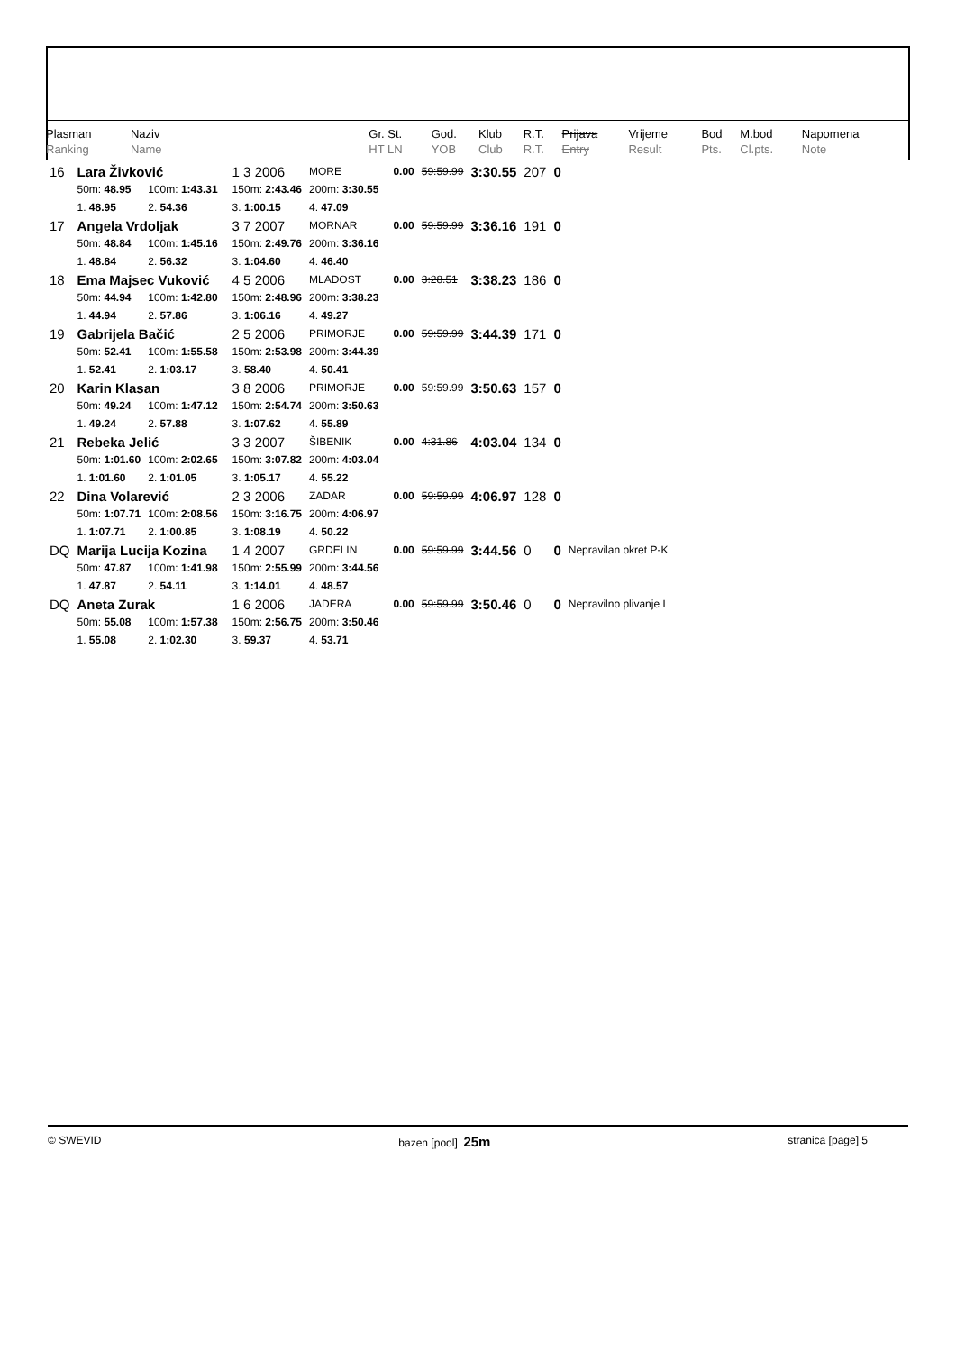| Plasman Ranking | Naziv Name | | Gr. St. HT LN | God. YOB | Klub Club | R.T. R.T. | Prijava Entry | Vrijeme Result | Bod Pts. | M.bod Cl.pts. | Napomena Note |
| 16 | Lara Živković | | | 1 3 2006 | MORE | | 0.00 | 59:59.99 | 3:30.55 | 207 | 0 | |
| | 50m: 48.95 | 100m: 1:43.31 | | 150m: 2:43.46 | 200m: 3:30.55 | | | | | | | |
| | 1. 48.95 | 2. 54.36 | | 3. 1:00.15 | 4. 47.09 | | | | | | | |
| 17 | Angela Vrdoljak | | | 3 7 2007 | MORNAR | | 0.00 | 59:59.99 | 3:36.16 | 191 | 0 | |
| | 50m: 48.84 | 100m: 1:45.16 | | 150m: 2:49.76 | 200m: 3:36.16 | | | | | | | |
| | 1. 48.84 | 2. 56.32 | | 3. 1:04.60 | 4. 46.40 | | | | | | | |
| 18 | Ema Majsec Vuković | | | 4 5 2006 | MLADOST | | 0.00 | 3:28.51 | 3:38.23 | 186 | 0 | |
| | 50m: 44.94 | 100m: 1:42.80 | | 150m: 2:48.96 | 200m: 3:38.23 | | | | | | | |
| | 1. 44.94 | 2. 57.86 | | 3. 1:06.16 | 4. 49.27 | | | | | | | |
| 19 | Gabrijela Bačić | | | 2 5 2006 | PRIMORJE | | 0.00 | 59:59.99 | 3:44.39 | 171 | 0 | |
| | 50m: 52.41 | 100m: 1:55.58 | | 150m: 2:53.98 | 200m: 3:44.39 | | | | | | | |
| | 1. 52.41 | 2. 1:03.17 | | 3. 58.40 | 4. 50.41 | | | | | | | |
| 20 | Karin Klasan | | | 3 8 2006 | PRIMORJE | | 0.00 | 59:59.99 | 3:50.63 | 157 | 0 | |
| | 50m: 49.24 | 100m: 1:47.12 | | 150m: 2:54.74 | 200m: 3:50.63 | | | | | | | |
| | 1. 49.24 | 2. 57.88 | | 3. 1:07.62 | 4. 55.89 | | | | | | | |
| 21 | Rebeka Jelić | | | 3 3 2007 | ŠIBENIK | | 0.00 | 4:31.86 | 4:03.04 | 134 | 0 | |
| | 50m: 1:01.60 | 100m: 2:02.65 | | 150m: 3:07.82 | 200m: 4:03.04 | | | | | | | |
| | 1. 1:01.60 | 2. 1:01.05 | | 3. 1:05.17 | 4. 55.22 | | | | | | | |
| 22 | Dina Volarević | | | 2 3 2006 | ZADAR | | 0.00 | 59:59.99 | 4:06.97 | 128 | 0 | |
| | 50m: 1:07.71 | 100m: 2:08.56 | | 150m: 3:16.75 | 200m: 4:06.97 | | | | | | | |
| | 1. 1:07.71 | 2. 1:00.85 | | 3. 1:08.19 | 4. 50.22 | | | | | | | |
| DQ | Marija Lucija Kozina | | | 1 4 2007 | GRDELIN | | 0.00 | 59:59.99 | 3:44.56 | 0 | 0 | Nepravilan okret P-K |
| | 50m: 47.87 | 100m: 1:41.98 | | 150m: 2:55.99 | 200m: 3:44.56 | | | | | | | |
| | 1. 47.87 | 2. 54.11 | | 3. 1:14.01 | 4. 48.57 | | | | | | | |
| DQ | Aneta Zurak | | | 1 6 2006 | JADERA | | 0.00 | 59:59.99 | 3:50.46 | 0 | 0 | Nepravilno plivanje L |
| | 50m: 55.08 | 100m: 1:57.38 | | 150m: 2:56.75 | 200m: 3:50.46 | | | | | | | |
| | 1. 55.08 | 2. 1:02.30 | | 3. 59.37 | 4. 53.71 | | | | | | | |
© SWEVID bazen [pool] 25m stranica [page] 5